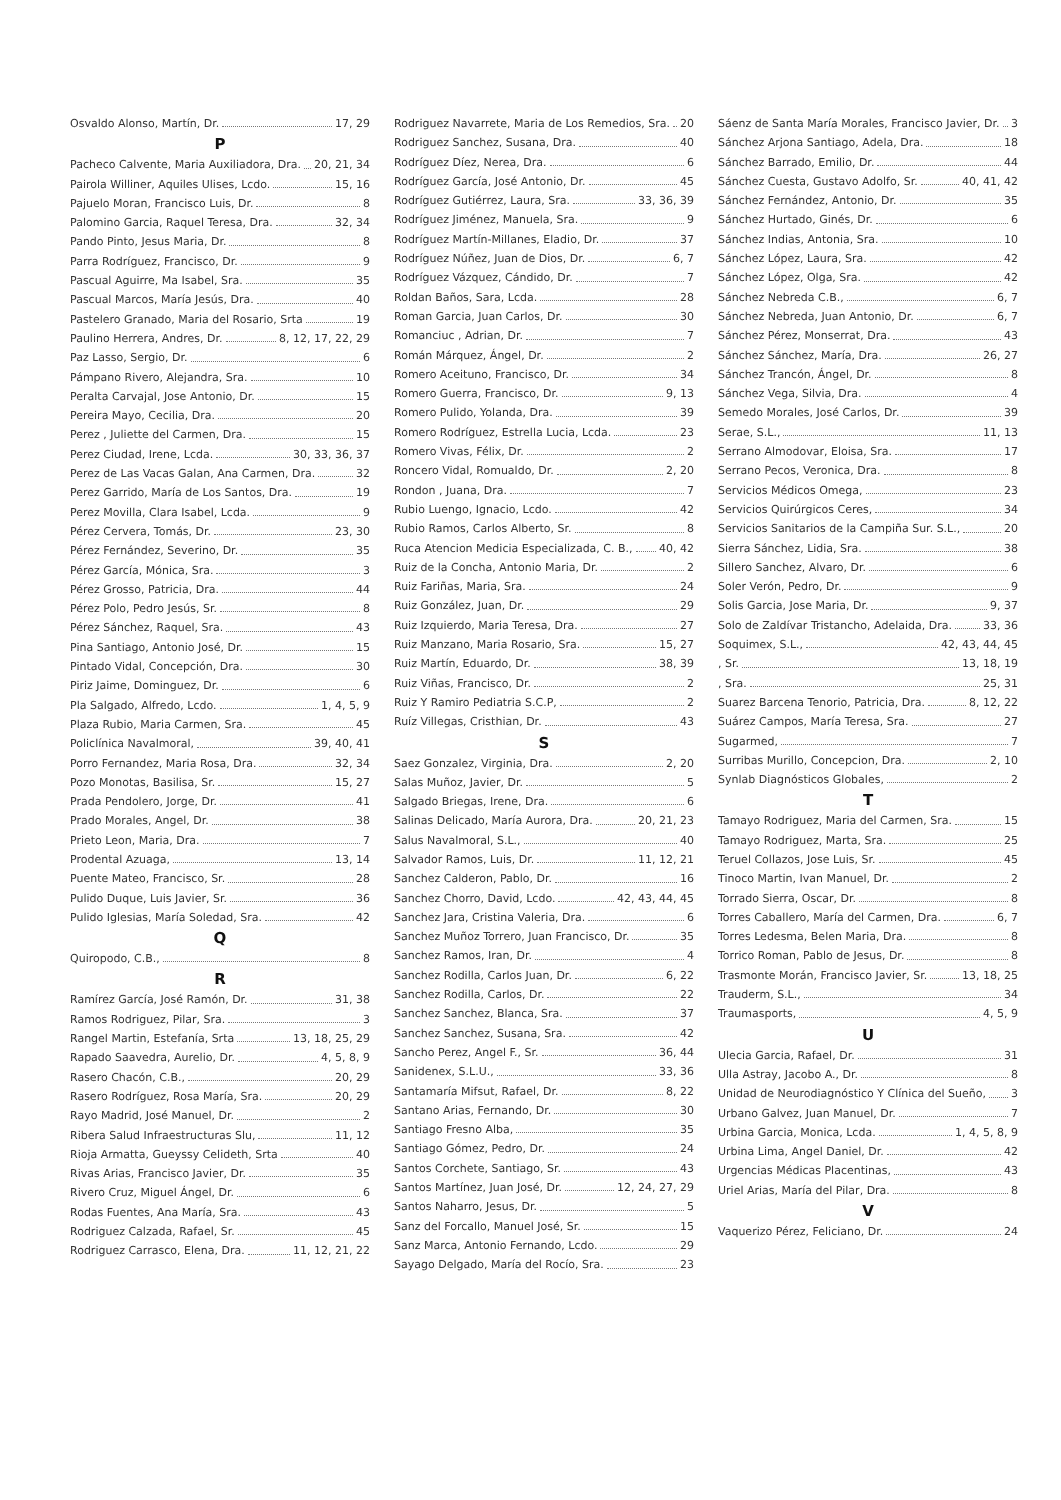Osvaldo Alonso, Martín, Dr. 17, 29
P
Pacheco Calvente, Maria Auxiliadora, Dra. 20, 21, 34
Pairola Williner, Aquiles Ulises, Lcdo. 15, 16
Pajuelo Moran, Francisco Luis, Dr. 8
Palomino Garcia, Raquel Teresa, Dra. 32, 34
Pando Pinto, Jesus Maria, Dr. 8
Parra Rodríguez, Francisco, Dr. 9
Pascual Aguirre, Ma Isabel, Sra. 35
Pascual Marcos, María Jesús, Dra. 40
Pastelero Granado, Maria del Rosario, Srta 19
Paulino Herrera, Andres, Dr. 8, 12, 17, 22, 29
Paz Lasso, Sergio, Dr. 6
Pámpano Rivero, Alejandra, Sra. 10
Peralta Carvajal, Jose Antonio, Dr. 15
Pereira Mayo, Cecilia, Dra. 20
Perez , Juliette del Carmen, Dra. 15
Perez Ciudad, Irene, Lcda. 30, 33, 36, 37
Perez de Las Vacas Galan, Ana Carmen, Dra. 32
Perez Garrido, María de Los Santos, Dra. 19
Perez Movilla, Clara Isabel, Lcda. 9
Pérez Cervera, Tomás, Dr. 23, 30
Pérez Fernández, Severino, Dr. 35
Pérez García, Mónica, Sra. 3
Pérez Grosso, Patricia, Dra. 44
Pérez Polo, Pedro Jesús, Sr. 8
Pérez Sánchez, Raquel, Sra. 43
Pina Santiago, Antonio José, Dr. 15
Pintado Vidal, Concepción, Dra. 30
Piriz Jaime, Dominguez, Dr. 6
Pla Salgado, Alfredo, Lcdo. 1, 4, 5, 9
Plaza Rubio, Maria Carmen, Sra. 45
Policlínica Navalmoral, 39, 40, 41
Porro Fernandez, Maria Rosa, Dra. 32, 34
Pozo Monotas, Basilisa, Sr. 15, 27
Prada Pendolero, Jorge, Dr. 41
Prado Morales, Angel, Dr. 38
Prieto Leon, Maria, Dra. 7
Prodental Azuaga, 13, 14
Puente Mateo, Francisco, Sr. 28
Pulido Duque, Luis Javier, Sr. 36
Pulido Iglesias, María Soledad, Sra. 42
Q
Quiropodo, C.B., 8
R
Ramírez García, José Ramón, Dr. 31, 38
Ramos Rodriguez, Pilar, Sra. 3
Rangel Martin, Estefanía, Srta 13, 18, 25, 29
Rapado Saavedra, Aurelio, Dr. 4, 5, 8, 9
Rasero Chacón, C.B., 20, 29
Rasero Rodríguez, Rosa María, Sra. 20, 29
Rayo Madrid, José Manuel, Dr. 2
Ribera Salud Infraestructuras Slu, 11, 12
Rioja Armatta, Gueyssy Celideth, Srta 40
Rivas Arias, Francisco Javier, Dr. 35
Rivero Cruz, Miguel Ángel, Dr. 6
Rodas Fuentes, Ana María, Sra. 43
Rodriguez Calzada, Rafael, Sr. 45
Rodriguez Carrasco, Elena, Dra. 11, 12, 21, 22
Rodriguez Navarrete, Maria de Los Remedios, Sra. 20
Rodriguez Sanchez, Susana, Dra. 40
Rodríguez Díez, Nerea, Dra. 6
Rodríguez García, José Antonio, Dr. 45
Rodríguez Gutiérrez, Laura, Sra. 33, 36, 39
Rodríguez Jiménez, Manuela, Sra. 9
Rodríguez Martín-Millanes, Eladio, Dr. 37
Rodríguez Núñez, Juan de Dios, Dr. 6, 7
Rodríguez Vázquez, Cándido, Dr. 7
Roldan Baños, Sara, Lcda. 28
Roman Garcia, Juan Carlos, Dr. 30
Romanciuc , Adrian, Dr. 7
Román Márquez, Ángel, Dr. 2
Romero Aceituno, Francisco, Dr. 34
Romero Guerra, Francisco, Dr. 9, 13
Romero Pulido, Yolanda, Dra. 39
Romero Rodríguez, Estrella Lucia, Lcda. 23
Romero Vivas, Félix, Dr. 2
Roncero Vidal, Romualdo, Dr. 2, 20
Rondon , Juana, Dra. 7
Rubio Luengo, Ignacio, Lcdo. 42
Rubio Ramos, Carlos Alberto, Sr. 8
Ruca Atencion Medicia Especializada, C. B., 40, 42
Ruiz de la Concha, Antonio Maria, Dr. 2
Ruiz Fariñas, Maria, Sra. 24
Ruiz González, Juan, Dr. 29
Ruiz Izquierdo, Maria Teresa, Dra. 27
Ruiz Manzano, Maria Rosario, Sra. 15, 27
Ruiz Martín, Eduardo, Dr. 38, 39
Ruiz Viñas, Francisco, Dr. 2
Ruiz Y Ramiro Pediatria S.C.P, 2
Ruíz Villegas, Cristhian, Dr. 43
S
Saez Gonzalez, Virginia, Dra. 2, 20
Salas Muñoz, Javier, Dr. 5
Salgado Briegas, Irene, Dra. 6
Salinas Delicado, María Aurora, Dra. 20, 21, 23
Salus Navalmoral, S.L., 40
Salvador Ramos, Luis, Dr. 11, 12, 21
Sanchez Calderon, Pablo, Dr. 16
Sanchez Chorro, David, Lcdo. 42, 43, 44, 45
Sanchez Jara, Cristina Valeria, Dra. 6
Sanchez Muñoz Torrero, Juan Francisco, Dr. 35
Sanchez Ramos, Iran, Dr. 4
Sanchez Rodilla, Carlos Juan, Dr. 6, 22
Sanchez Rodilla, Carlos, Dr. 22
Sanchez Sanchez, Blanca, Sra. 37
Sanchez Sanchez, Susana, Sra. 42
Sancho Perez, Angel F., Sr. 36, 44
Sanidenex, S.L.U., 33, 36
Santamaría Mifsut, Rafael, Dr. 8, 22
Santano Arias, Fernando, Dr. 30
Santiago Fresno Alba, 35
Santiago Gómez, Pedro, Dr. 24
Santos Corchete, Santiago, Sr. 43
Santos Martínez, Juan José, Dr. 12, 24, 27, 29
Santos Naharro, Jesus, Dr. 5
Sanz del Forcallo, Manuel José, Sr. 15
Sanz Marca, Antonio Fernando, Lcdo. 29
Sayago Delgado, María del Rocío, Sra. 23
Sáenz de Santa María Morales, Francisco Javier, Dr. 3
Sánchez Arjona Santiago, Adela, Dra. 18
Sánchez Barrado, Emilio, Dr. 44
Sánchez Cuesta, Gustavo Adolfo, Sr. 40, 41, 42
Sánchez Fernández, Antonio, Dr. 35
Sánchez Hurtado, Ginés, Dr. 6
Sánchez Indias, Antonia, Sra. 10
Sánchez López, Laura, Sra. 42
Sánchez López, Olga, Sra. 42
Sánchez Nebreda C.B., 6, 7
Sánchez Nebreda, Juan Antonio, Dr. 6, 7
Sánchez Pérez, Monserrat, Dra. 43
Sánchez Sánchez, María, Dra. 26, 27
Sánchez Trancón, Ángel, Dr. 8
Sánchez Vega, Silvia, Dra. 4
Semedo Morales, José Carlos, Dr. 39
Serae, S.L., 11, 13
Serrano Almodovar, Eloisa, Sra. 17
Serrano Pecos, Veronica, Dra. 8
Servicios Médicos Omega, 23
Servicios Quirúrgicos Ceres, 34
Servicios Sanitarios de la Campiña Sur. S.L., 20
Sierra Sánchez, Lidia, Sra. 38
Sillero Sanchez, Alvaro, Dr. 6
Soler Verón, Pedro, Dr. 9
Solis Garcia, Jose Maria, Dr. 9, 37
Solo de Zaldívar Tristancho, Adelaida, Dra. 33, 36
Soquimex, S.L., 42, 43, 44, 45
, Sr. 13, 18, 19
, Sra. 25, 31
Suarez Barcena Tenorio, Patricia, Dra. 8, 12, 22
Suárez Campos, María Teresa, Sra. 27
Sugarmed, 7
Surribas Murillo, Concepcion, Dra. 2, 10
Synlab Diagnósticos Globales, 2
T
Tamayo Rodriguez, Maria del Carmen, Sra. 15
Tamayo Rodriguez, Marta, Sra. 25
Teruel Collazos, Jose Luis, Sr. 45
Tinoco Martin, Ivan Manuel, Dr. 2
Torrado Sierra, Oscar, Dr. 8
Torres Caballero, María del Carmen, Dra. 6, 7
Torres Ledesma, Belen Maria, Dra. 8
Torrico Roman, Pablo de Jesus, Dr. 8
Trasmonte Morán, Francisco Javier, Sr. 13, 18, 25
Trauderm, S.L., 34
Traumasports, 4, 5, 9
U
Ulecia Garcia, Rafael, Dr. 31
Ulla Astray, Jacobo A., Dr. 8
Unidad de Neurodiagnóstico Y Clínica del Sueño, 3
Urbano Galvez, Juan Manuel, Dr. 7
Urbina Garcia, Monica, Lcda. 1, 4, 5, 8, 9
Urbina Lima, Angel Daniel, Dr. 42
Urgencias Médicas Placentinas, 43
Uriel Arias, María del Pilar, Dra. 8
V
Vaquerizo Pérez, Feliciano, Dr. 24